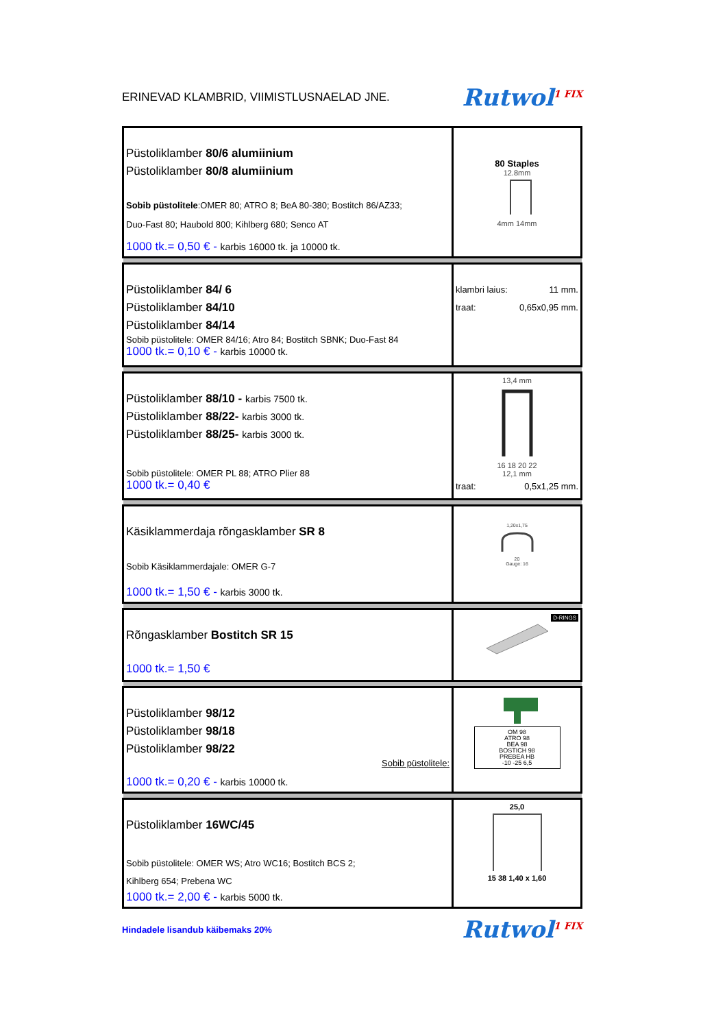ERINEVAD KLAMBRID, VIIMISTLUSNAELAD JNE.
Rutwol<sup>1 FIX</sup>
| Püstoliklamber 80/6 alumiinium Püstoliklamber 80/8 alumiinium Sobib püstolitele :OMER 80; ATRO 8; BeA 80-380; Bostitch 86/AZ33; Duo-Fast 80; Haubold 800; Kihlberg 680; Senco AT 1000 tk.= 0,50 € - karbis 16000 tk. ja 10000 tk. | 80 Staples 12.8mm 4mm 14mm |
| Püstoliklamber 84/ 6 Püstoliklamber 84/10 Püstoliklamber 84/14 Sobib püstolitele: OMER 84/16; Atro 84; Bostitch SBNK; Duo-Fast 84 1000 tk.= 0,10 € - karbis 10000 tk. | klambri laius: 11 mm. traat: 0,65x0,95 mm. |
| Püstoliklamber 88/10 - karbis 7500 tk. Püstoliklamber 88/22- karbis 3000 tk. Püstoliklamber 88/25- karbis 3000 tk. Sobib püstolitele: OMER PL 88; ATRO Plier 88 1000 tk.= 0,40 € | 13,4 mm 16 18 20 22 12,1 mm traat: 0,5x1,25 mm. |
| Käsiklammerdaja rõngasklamber SR 8 Sobib Käsiklammerdajale: OMER G-7 1000 tk.= 1,50 € - karbis 3000 tk. | 1,20x1,75 20 Gauge: 16 |
| Rõngasklamber Bostitch SR 15 1000 tk.= 1,50 € | D-RINGS |
| Püstoliklamber 98/12 Püstoliklamber 98/18 Püstoliklamber 98/22 Sobib püstolitele: 1000 tk.= 0,20 € - karbis 10000 tk. | OM 98 ATRO 98 BEA 98 BOSTICH 98 PREBEA HB -10 -25 6,5 |
| Püstoliklamber 16WC/45 Sobib püstolitele: OMER WS; Atro WC16; Bostitch BCS 2; Kihlberg 654; Prebena WC 1000 tk.= 2,00 € - karbis 5000 tk. | 25,0 15 38 1,40 x 1,60 |
Hindadele lisandub käibemaks 20%
Rutwol<sup>1 FIX</sup>